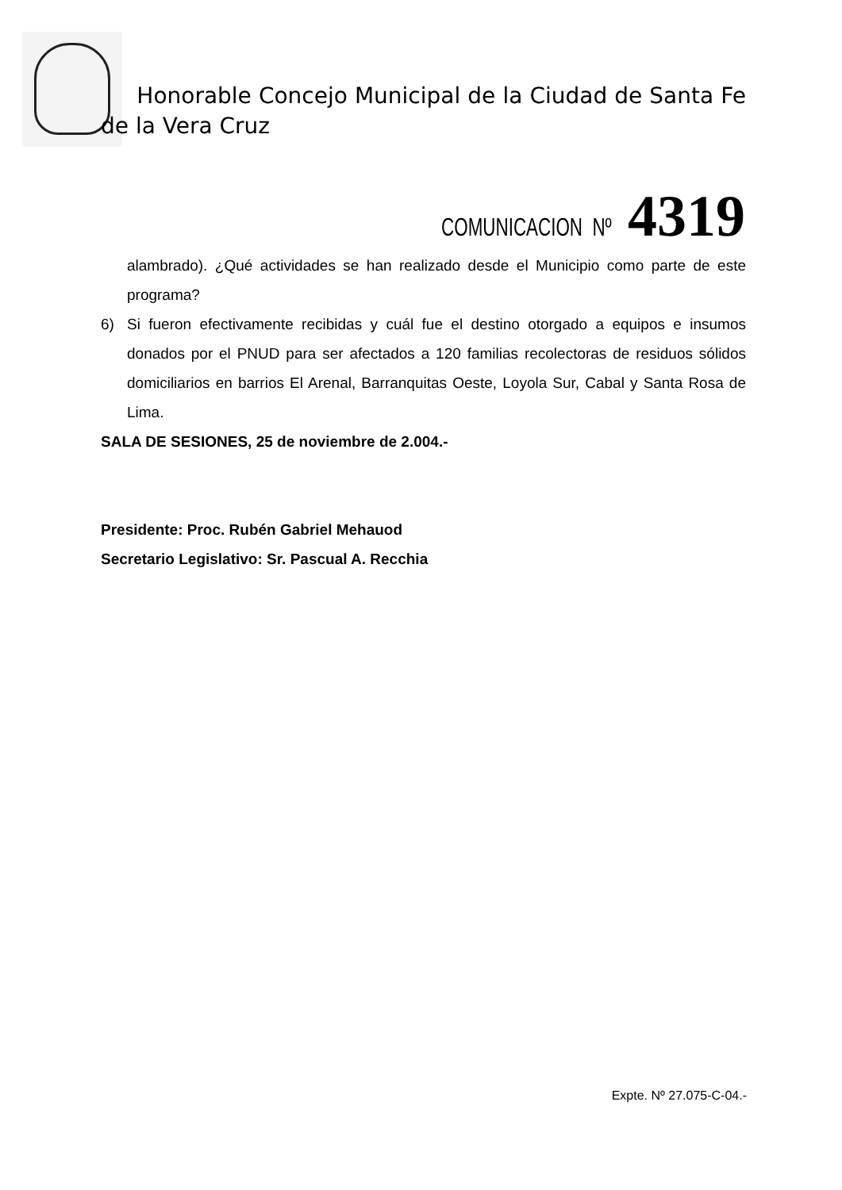Honorable Concejo Municipal de la Ciudad de Santa Fe de la Vera Cruz
COMUNICACION Nº 4319
alambrado). ¿Qué actividades se han realizado desde el Municipio como parte de este programa?
6) Si fueron efectivamente recibidas y cuál fue el destino otorgado a equipos e insumos donados por el PNUD para ser afectados a 120 familias recolectoras de residuos sólidos domiciliarios en barrios El Arenal, Barranquitas Oeste, Loyola Sur, Cabal y Santa Rosa de Lima.
SALA DE SESIONES, 25 de noviembre de 2.004.-
Presidente: Proc. Rubén Gabriel Mehauod
Secretario Legislativo: Sr. Pascual A. Recchia
Expte. Nº 27.075-C-04.-